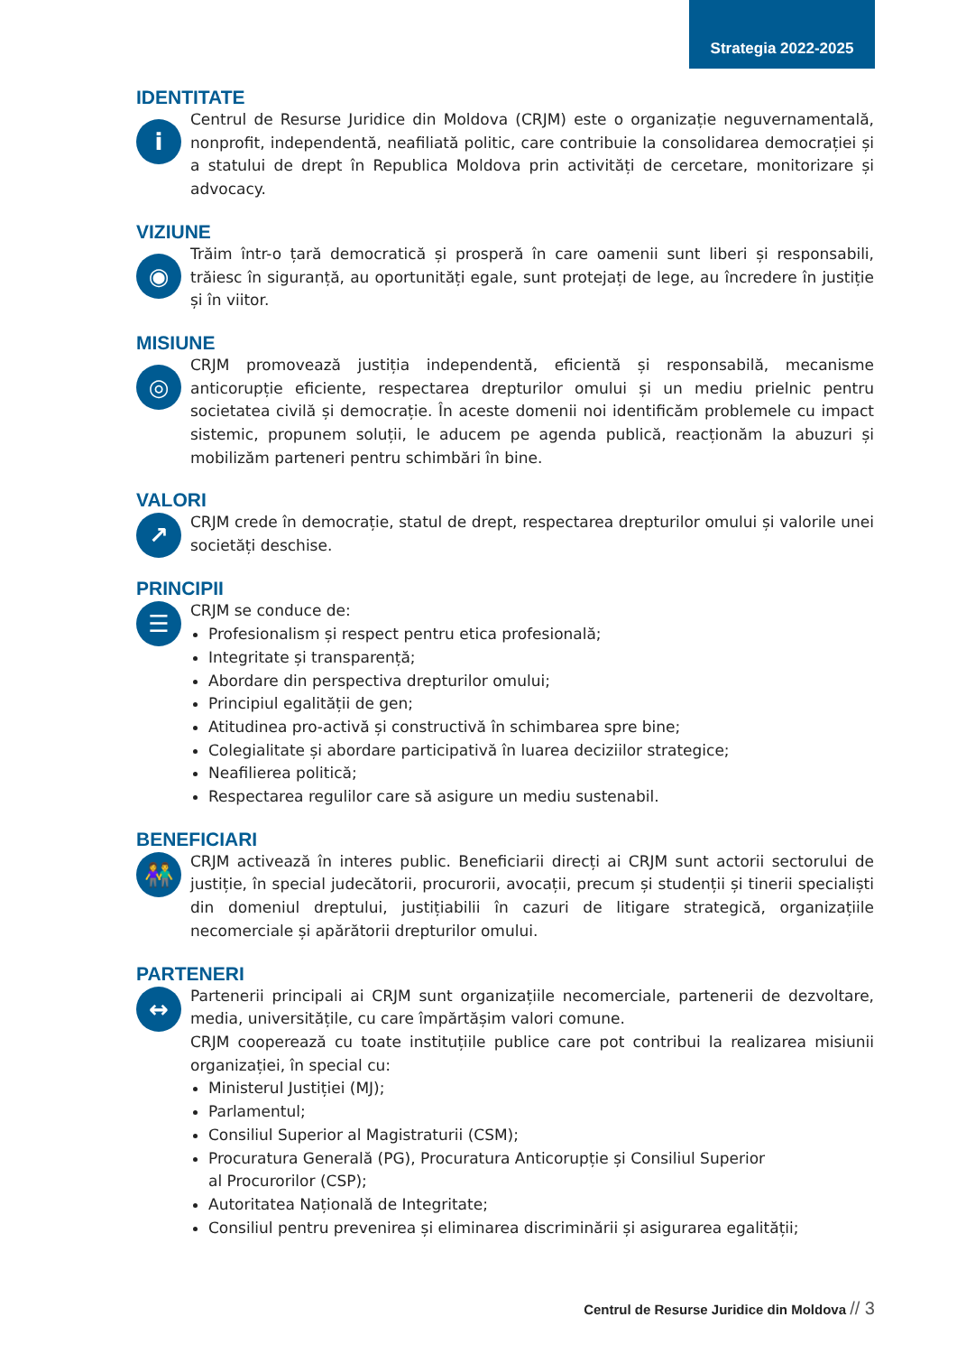Strategia 2022-2025
IDENTITATE
i
Centrul de Resurse Juridice din Moldova (CRJM) este o organizație neguvernamentală, nonprofit, independentă, neafiliată politic, care contribuie la consolidarea democrației și a statului de drept în Republica Moldova prin activități de cercetare, monitorizare și advocacy.
VIZIUNE
◉
Trăim într-o țară democratică și prosperă în care oamenii sunt liberi și responsabili, trăiesc în siguranță, au oportunități egale, sunt protejați de lege, au încredere în justiție și în viitor.
MISIUNE
◎
CRJM promovează justiția independentă, eficientă și responsabilă, mecanisme anticorupție eficiente, respectarea drepturilor omului și un mediu prielnic pentru societatea civilă și democrație. În aceste domenii noi identificăm problemele cu impact sistemic, propunem soluții, le aducem pe agenda publică, reacționăm la abuzuri și mobilizăm parteneri pentru schimbări în bine.
VALORI
↗
CRJM crede în democrație, statul de drept, respectarea drepturilor omului și valorile unei societăți deschise.
PRINCIPII
☰
CRJM se conduce de:
Profesionalism și respect pentru etica profesională;
Integritate și transparență;
Abordare din perspectiva drepturilor omului;
Principiul egalității de gen;
Atitudinea pro-activă și constructivă în schimbarea spre bine;
Colegialitate și abordare participativă în luarea deciziilor strategice;
Neafilierea politică;
Respectarea regulilor care să asigure un mediu sustenabil.
BENEFICIARI
👫
CRJM activează în interes public. Beneficiarii direcți ai CRJM sunt actorii sectorului de justiție, în special judecătorii, procurorii, avocații, precum și studenții și tinerii specialiști din domeniul dreptului, justițiabilii în cazuri de litigare strategică, organizațiile necomerciale și apărătorii drepturilor omului.
PARTENERI
↔
Partenerii principali ai CRJM sunt organizațiile necomerciale, partenerii de dezvoltare, media, universitățile, cu care împărtășim valori comune.
CRJM cooperează cu toate instituțiile publice care pot contribui la realizarea misiunii organizației, în special cu:
Ministerul Justiției (MJ);
Parlamentul;
Consiliul Superior al Magistraturii (CSM);
Procuratura Generală (PG), Procuratura Anticorupție și Consiliul Superior
al Procurorilor (CSP);
Autoritatea Națională de Integritate;
Consiliul pentru prevenirea și eliminarea discriminării și asigurarea egalității;
Centrul de Resurse Juridice din Moldova // 3